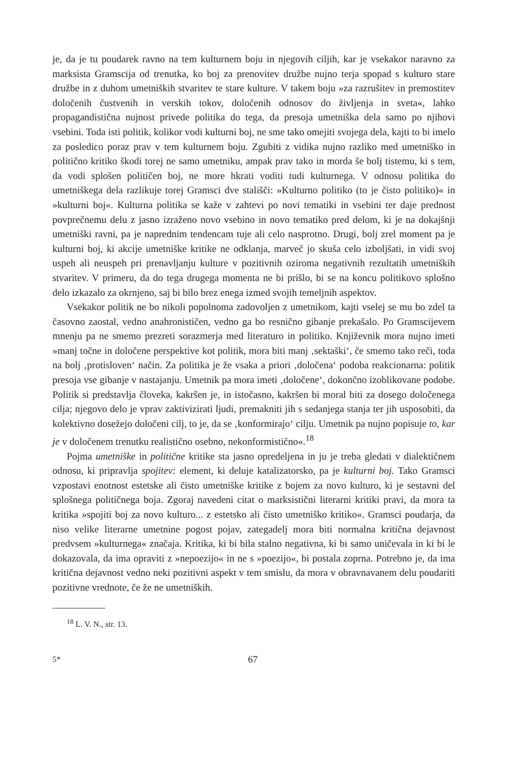je, da je tu poudarek ravno na tem kulturnem boju in njegovih ciljih, kar je vsekakor naravno za marksista Gramscija od trenutka, ko boj za prenovitev družbe nujno terja spopad s kulturo stare družbe in z duhom umetniških stvaritev te stare kulture. V takem boju »za razrušitev in premostitev določenih čustvenih in verskih tokov, določenih odnosov do življenja in sveta«, lahko propagandistična nujnost privede politika do tega, da presoja umetniška dela samo po njihovi vsebini. Toda isti politik, kolikor vodi kulturni boj, ne sme tako omejiti svojega dela, kajti to bi imelo za posledico poraz prav v tem kulturnem boju. Zgubiti z vidika nujno razliko med umetniško in politično kritiko škodi torej ne samo umetniku, ampak prav tako in morda še bolj tistemu, ki s tem, da vodi splošen političen boj, ne more hkrati voditi tudi kulturnega. V odnosu politika do umetniškega dela razlikuje torej Gramsci dve stališči: »Kulturno politiko (to je čisto politiko)« in »kulturni boj«. Kulturna politika se kaže v zahtevi po novi tematiki in vsebini ter daje prednost povprečnemu delu z jasno izraženo novo vsebino in novo tematiko pred delom, ki je na dokajšnji umetniški ravni, pa je naprednim tendencam tuje ali celo nasprotno. Drugi, bolj zrel moment pa je kulturni boj, ki akcije umetniške kritike ne odklanja, marveč jo skuša celo izboljšati, in vidi svoj uspeh ali neuspeh pri prenavljanju kulture v pozitivnih oziroma negativnih rezultatih umetniških stvaritev. V primeru, da do tega drugega momenta ne bi prišlo, bi se na koncu politikovo splošno delo izkazalo za okrnjeno, saj bi bilo brez enega izmed svojih temeljnih aspektov.
Vsekakor politik ne bo nikoli popolnoma zadovoljen z umetnikom, kajti vselej se mu bo zdel ta časovno zaostal, vedno anahronističen, vedno ga bo resnično gibanje prekašalo. Po Gramscijevem mnenju pa ne smemo prezreti sorazmerja med literaturo in politiko. Književnik mora nujno imeti »manj točne in določene perspektive kot politik, mora biti manj ‚sektaški‘, če smemo tako reči, toda na bolj ‚protisloven‘ način. Za politika je že vsaka a priori ‚določena‘ podoba reakcionarna: politik presoja vse gibanje v nastajanju. Umetnik pa mora imeti ‚določene‘, dokončno izoblikovane podobe. Politik si predstavlja človeka, kakršen je, in istočasno, kakršen bi moral biti za dosego določenega cilja; njegovo delo je vprav zaktivizirati ljudi, premakniti jih s sedanjega stanja ter jih usposobiti, da kolektivno dosežejo določeni cilj, to je, da se ‚konformirajo‘ cilju. Umetnik pa nujno popisuje to, kar je v določenem trenutku realistično osebno, nekonformistično«.<sup>18</sup>
Pojma umetniške in politične kritike sta jasno opredeljena in ju je treba gledati v dialektičnem odnosu, ki pripravlja spojitev: element, ki deluje katalizatorsko, pa je kulturni boj. Tako Gramsci vzpostavi enotnost estetske ali čisto umetniške kritike z bojem za novo kulturo, ki je sestavni del splošnega političnega boja. Zgoraj navedeni citat o marksistični literarni kritiki pravi, da mora ta kritika »spojiti boj za novo kulturo... z estetsko ali čisto umetniško kritiko«. Gramsci poudarja, da niso velike literarne umetnine pogost pojav, zategadelj mora biti normalna kritična dejavnost predvsem »kulturnega« značaja. Kritika, ki bi bila stalno negativna, ki bi samo uničevala in ki bi le dokazovala, da ima opraviti z »nepoezijo« in ne s »poezijo«, bi postala zoprna. Potrebno je, da ima kritična dejavnost vedno neki pozitivni aspekt v tem smislu, da mora v obravnavanem delu poudariti pozitivne vrednote, če že ne umetniških.
<sup>18</sup> L. V. N., str. 13.
5* 67